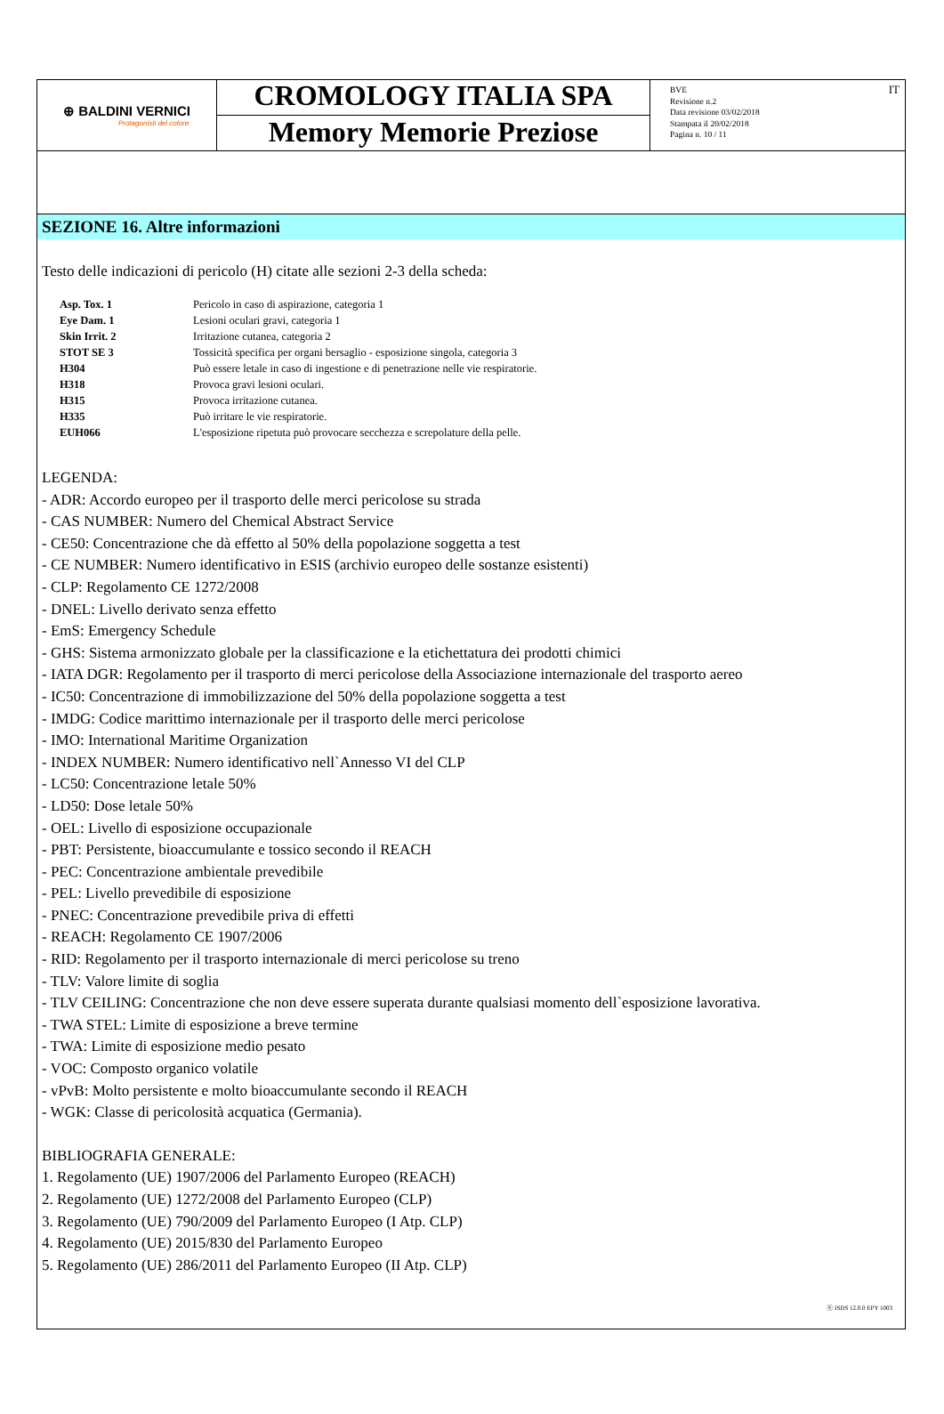⊕ BALDINI VERNICI
Protagonisti del colore
CROMOLOGY ITALIA SPA
Memory Memorie Preziose
BVE
Revisione n.2
Data revisione 03/02/2018
Stampata il 20/02/2018
Pagina n. 10 / 11
IT
SEZIONE 16. Altre informazioni
Testo delle indicazioni di pericolo (H) citate alle sezioni 2-3 della scheda:
| Asp. Tox. 1 | Pericolo in caso di aspirazione, categoria 1 |
| Eye Dam. 1 | Lesioni oculari gravi, categoria 1 |
| Skin Irrit. 2 | Irritazione cutanea, categoria 2 |
| STOT SE 3 | Tossicità specifica per organi bersaglio - esposizione singola, categoria 3 |
| H304 | Può essere letale in caso di ingestione e di penetrazione nelle vie respiratorie. |
| H318 | Provoca gravi lesioni oculari. |
| H315 | Provoca irritazione cutanea. |
| H335 | Può irritare le vie respiratorie. |
| EUH066 | L'esposizione ripetuta può provocare secchezza e screpolature della pelle. |
LEGENDA:
- ADR: Accordo europeo per il trasporto delle merci pericolose su strada
- CAS NUMBER: Numero del Chemical Abstract Service
- CE50: Concentrazione che dà effetto al 50% della popolazione soggetta a test
- CE NUMBER: Numero identificativo in ESIS (archivio europeo delle sostanze esistenti)
- CLP: Regolamento CE 1272/2008
- DNEL: Livello derivato senza effetto
- EmS: Emergency Schedule
- GHS: Sistema armonizzato globale per la classificazione e la etichettatura dei prodotti chimici
- IATA DGR: Regolamento per il trasporto di merci pericolose della Associazione internazionale del trasporto aereo
- IC50: Concentrazione di immobilizzazione del 50% della popolazione soggetta a test
- IMDG: Codice marittimo internazionale per il trasporto delle merci pericolose
- IMO: International Maritime Organization
- INDEX NUMBER: Numero identificativo nell`Annesso VI del CLP
- LC50: Concentrazione letale 50%
- LD50: Dose letale 50%
- OEL: Livello di esposizione occupazionale
- PBT: Persistente, bioaccumulante e tossico secondo il REACH
- PEC: Concentrazione ambientale prevedibile
- PEL: Livello prevedibile di esposizione
- PNEC: Concentrazione prevedibile priva di effetti
- REACH: Regolamento CE 1907/2006
- RID: Regolamento per il trasporto internazionale di merci pericolose su treno
- TLV: Valore limite di soglia
- TLV CEILING: Concentrazione che non deve essere superata durante qualsiasi momento dell`esposizione lavorativa.
- TWA STEL: Limite di esposizione a breve termine
- TWA: Limite di esposizione medio pesato
- VOC: Composto organico volatile
- vPvB: Molto persistente e molto bioaccumulante secondo il REACH
- WGK: Classe di pericolosità acquatica (Germania).
BIBLIOGRAFIA GENERALE:
1. Regolamento (UE) 1907/2006 del Parlamento Europeo (REACH)
2. Regolamento (UE) 1272/2008 del Parlamento Europeo (CLP)
3. Regolamento (UE) 790/2009 del Parlamento Europeo (I Atp. CLP)
4. Regolamento (UE) 2015/830 del Parlamento Europeo
5. Regolamento (UE) 286/2011 del Parlamento Europeo (II Atp. CLP)
ⓔ ISDS 12.0.0 EPY 1003